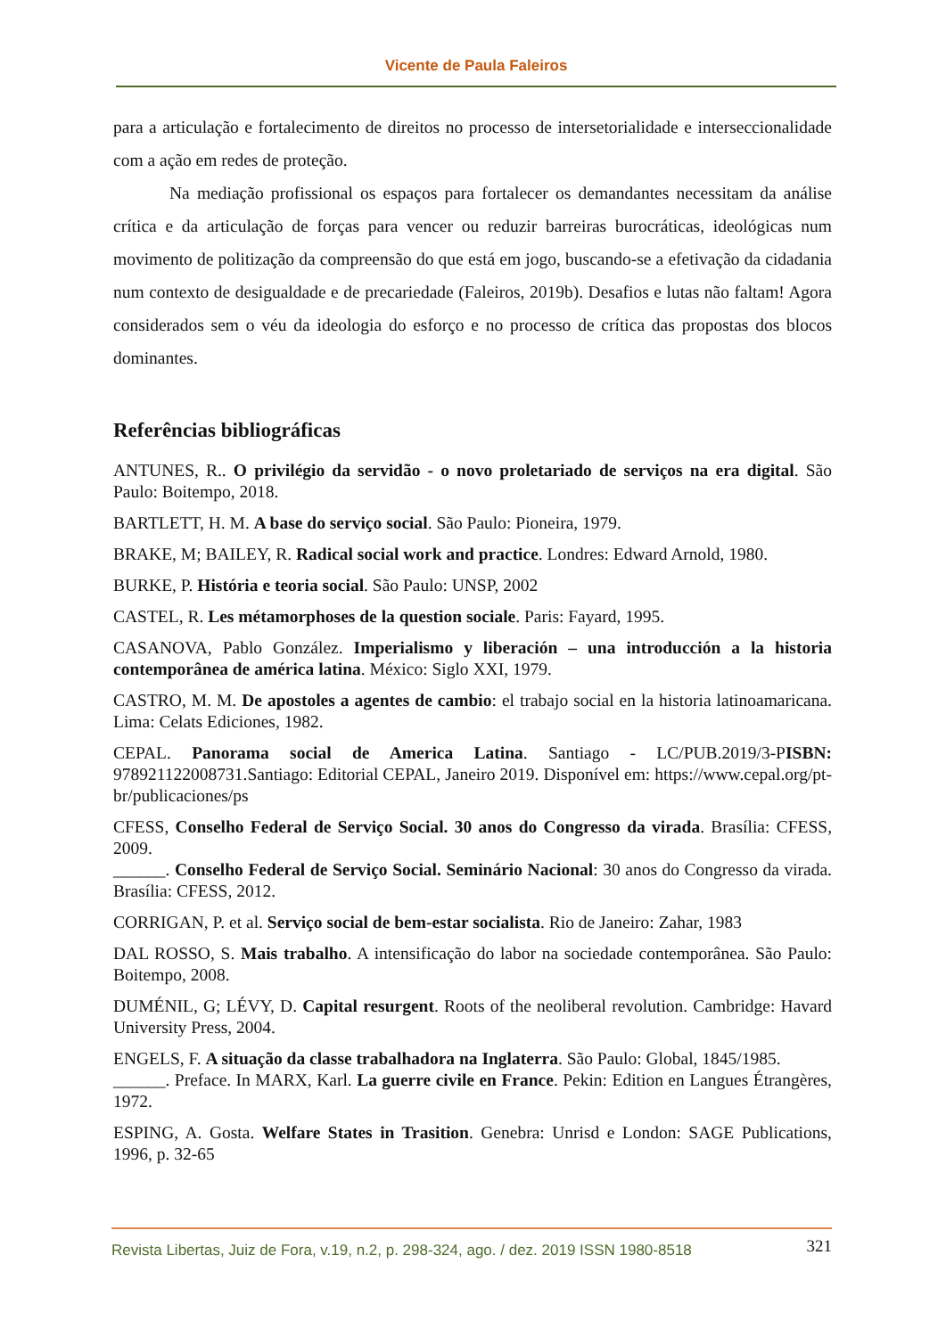Vicente de Paula Faleiros
para a articulação e fortalecimento de direitos no processo de intersetorialidade e interseccionalidade com a ação em redes de proteção.
Na mediação profissional os espaços para fortalecer os demandantes necessitam da análise crítica e da articulação de forças para vencer ou reduzir barreiras burocráticas, ideológicas num movimento de politização da compreensão do que está em jogo, buscando-se a efetivação da cidadania num contexto de desigualdade e de precariedade (Faleiros, 2019b). Desafios e lutas não faltam! Agora considerados sem o véu da ideologia do esforço e no processo de crítica das propostas dos blocos dominantes.
Referências bibliográficas
ANTUNES, R.. O privilégio da servidão - o novo proletariado de serviços na era digital. São Paulo: Boitempo, 2018.
BARTLETT, H. M. A base do serviço social. São Paulo: Pioneira, 1979.
BRAKE, M; BAILEY, R. Radical social work and practice. Londres: Edward Arnold, 1980.
BURKE, P. História e teoria social. São Paulo: UNSP, 2002
CASTEL, R. Les métamorphoses de la question sociale. Paris: Fayard, 1995.
CASANOVA, Pablo González. Imperialismo y liberación – una introducción a la historia contemporânea de américa latina. México: Siglo XXI, 1979.
CASTRO, M. M. De apostoles a agentes de cambio: el trabajo social en la historia latinoamaricana. Lima: Celats Ediciones, 1982.
CEPAL. Panorama social de America Latina. Santiago - LC/PUB.2019/3-PISBN: 978921122008731.Santiago: Editorial CEPAL, Janeiro 2019. Disponível em: https://www.cepal.org/pt-br/publicaciones/ps
CFESS, Conselho Federal de Serviço Social. 30 anos do Congresso da virada. Brasília: CFESS, 2009.
______. Conselho Federal de Serviço Social. Seminário Nacional: 30 anos do Congresso da virada. Brasília: CFESS, 2012.
CORRIGAN, P. et al. Serviço social de bem-estar socialista. Rio de Janeiro: Zahar, 1983
DAL ROSSO, S. Mais trabalho. A intensificação do labor na sociedade contemporânea. São Paulo: Boitempo, 2008.
DUMÉNIL, G; LÉVY, D. Capital resurgent. Roots of the neoliberal revolution. Cambridge: Havard University Press, 2004.
ENGELS, F. A situação da classe trabalhadora na Inglaterra. São Paulo: Global, 1845/1985.
______. Preface. In MARX, Karl. La guerre civile en France. Pekin: Edition en Langues Étrangères, 1972.
ESPING, A. Gosta. Welfare States in Trasition. Genebra: Unrisd e London: SAGE Publications, 1996, p. 32-65
Revista Libertas, Juiz de Fora, v.19, n.2, p. 298-324, ago. / dez. 2019 ISSN 1980-8518 321